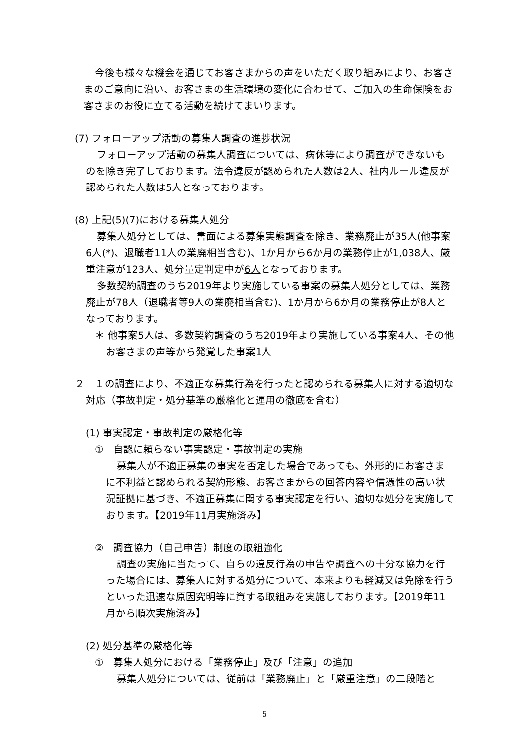今後も様々な機会を通じてお客さまからの声をいただく取り組みにより、お客さまのご意向に沿い、お客さまの生活環境の変化に合わせて、ご加入の生命保険をお客さまのお役に立てる活動を続けてまいります。
(7) フォローアップ活動の募集人調査の進捗状況
フォローアップ活動の募集人調査については、病休等により調査ができないものを除き完了しております。法令違反が認められた人数は2人、社内ルール違反が認められた人数は5人となっております。
(8) 上記(5)(7)における募集人処分
募集人処分としては、書面による募集実態調査を除き、業務廃止が35人(他事案6人(*)、退職者11人の業廃相当含む)、1か月から6か月の業務停止が1,038人、厳重注意が123人、処分量定判定中が6人となっております。
多数契約調査のうち2019年より実施している事案の募集人処分としては、業務廃止が78人（退職者等9人の業廃相当含む)、1か月から6か月の業務停止が8人となっております。
＊ 他事案5人は、多数契約調査のうち2019年より実施している事案4人、その他お客さまの声等から発覚した事案1人
２　１の調査により、不適正な募集行為を行ったと認められる募集人に対する適切な対応（事故判定・処分基準の厳格化と運用の徹底を含む）
(1) 事実認定・事故判定の厳格化等
①　自認に頼らない事実認定・事故判定の実施
募集人が不適正募集の事実を否定した場合であっても、外形的にお客さまに不利益と認められる契約形態、お客さまからの回答内容や信憑性の高い状況証拠に基づき、不適正募集に関する事実認定を行い、適切な処分を実施しております。【2019年11月実施済み】
②　調査協力（自己申告）制度の取組強化
調査の実施に当たって、自らの違反行為の申告や調査への十分な協力を行った場合には、募集人に対する処分について、本来よりも軽減又は免除を行うといった迅速な原因究明等に資する取組みを実施しております。【2019年11月から順次実施済み】
(2) 処分基準の厳格化等
①　募集人処分における「業務停止」及び「注意」の追加
募集人処分については、従前は「業務廃止」と「厳重注意」の二段階と
5